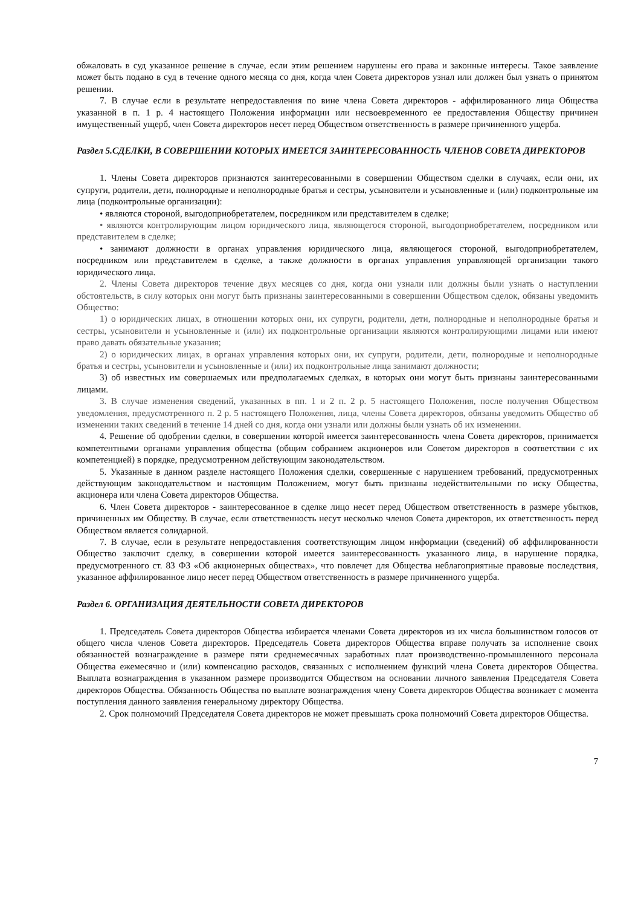обжаловать в суд указанное решение в случае, если этим решением нарушены его права и законные интересы. Такое заявление может быть подано в суд в течение одного месяца со дня, когда член Совета директоров узнал или должен был узнать о принятом решении.
7. В случае если в результате непредоставления по вине члена Совета директоров - аффилированного лица Общества указанной в п. 1 р. 4 настоящего Положения информации или несвоевременного ее предоставления Обществу причинен имущественный ущерб, член Совета директоров несет перед Обществом ответственность в размере причиненного ущерба.
Раздел 5.СДЕЛКИ, В СОВЕРШЕНИИ КОТОРЫХ ИМЕЕТСЯ ЗАИНТЕРЕСОВАННОСТЬ ЧЛЕНОВ СОВЕТА ДИРЕКТОРОВ
1. Члены Совета директоров признаются заинтересованными в совершении Обществом сделки в случаях, если они, их супруги, родители, дети, полнородные и неполнородные братья и сестры, усыновители и усыновленные и (или) подконтрольные им лица (подконтрольные организации):
• являются стороной, выгодоприобретателем, посредником или представителем в сделке;
• являются контролирующим лицом юридического лица, являющегося стороной, выгодоприобретателем, посредником или представителем в сделке;
• занимают должности в органах управления юридического лица, являющегося стороной, выгодоприобретателем, посредником или представителем в сделке, а также должности в органах управления управляющей организации такого юридического лица.
2. Члены Совета директоров течение двух месяцев со дня, когда они узнали или должны были узнать о наступлении обстоятельств, в силу которых они могут быть признаны заинтересованными в совершении Обществом сделок, обязаны уведомить Общество:
1) о юридических лицах, в отношении которых они, их супруги, родители, дети, полнородные и неполнородные братья и сестры, усыновители и усыновленные и (или) их подконтрольные организации являются контролирующими лицами или имеют право давать обязательные указания;
2) о юридических лицах, в органах управления которых они, их супруги, родители, дети, полнородные и неполнородные братья и сестры, усыновители и усыновленные и (или) их подконтрольные лица занимают должности;
3) об известных им совершаемых или предполагаемых сделках, в которых они могут быть признаны заинтересованными лицами.
3. В случае изменения сведений, указанных в пп. 1 и 2 п. 2 р. 5 настоящего Положения, после получения Обществом уведомления, предусмотренного п. 2 р. 5 настоящего Положения, лица, члены Совета директоров, обязаны уведомить Общество об изменении таких сведений в течение 14 дней со дня, когда они узнали или должны были узнать об их изменении.
4. Решение об одобрении сделки, в совершении которой имеется заинтересованность члена Совета директоров, принимается компетентными органами управления общества (общим собранием акционеров или Советом директоров в соответствии с их компетенцией) в порядке, предусмотренном действующим законодательством.
5. Указанные в данном разделе настоящего Положения сделки, совершенные с нарушением требований, предусмотренных действующим законодательством и настоящим Положением, могут быть признаны недействительными по иску Общества, акционера или члена Совета директоров Общества.
6. Член Совета директоров - заинтересованное в сделке лицо несет перед Обществом ответственность в размере убытков, причиненных им Обществу. В случае, если ответственность несут несколько членов Совета директоров, их ответственность перед Обществом является солидарной.
7. В случае, если в результате непредоставления соответствующим лицом информации (сведений) об аффилированности Общество заключит сделку, в совершении которой имеется заинтересованность указанного лица, в нарушение порядка, предусмотренного ст. 83 ФЗ «Об акционерных обществах», что повлечет для Общества неблагоприятные правовые последствия, указанное аффилированное лицо несет перед Обществом ответственность в размере причиненного ущерба.
Раздел 6. ОРГАНИЗАЦИЯ ДЕЯТЕЛЬНОСТИ СОВЕТА ДИРЕКТОРОВ
1. Председатель Совета директоров Общества избирается членами Совета директоров из их числа большинством голосов от общего числа членов Совета директоров. Председатель Совета директоров Общества вправе получать за исполнение своих обязанностей вознаграждение в размере пяти среднемесячных заработных плат производственно-промышленного персонала Общества ежемесячно и (или) компенсацию расходов, связанных с исполнением функций члена Совета директоров Общества. Выплата вознаграждения в указанном размере производится Обществом на основании личного заявления Председателя Совета директоров Общества. Обязанность Общества по выплате вознаграждения члену Совета директоров Общества возникает с момента поступления данного заявления генеральному директору Общества.
2. Срок полномочий Председателя Совета директоров не может превышать срока полномочий Совета директоров Общества.
7